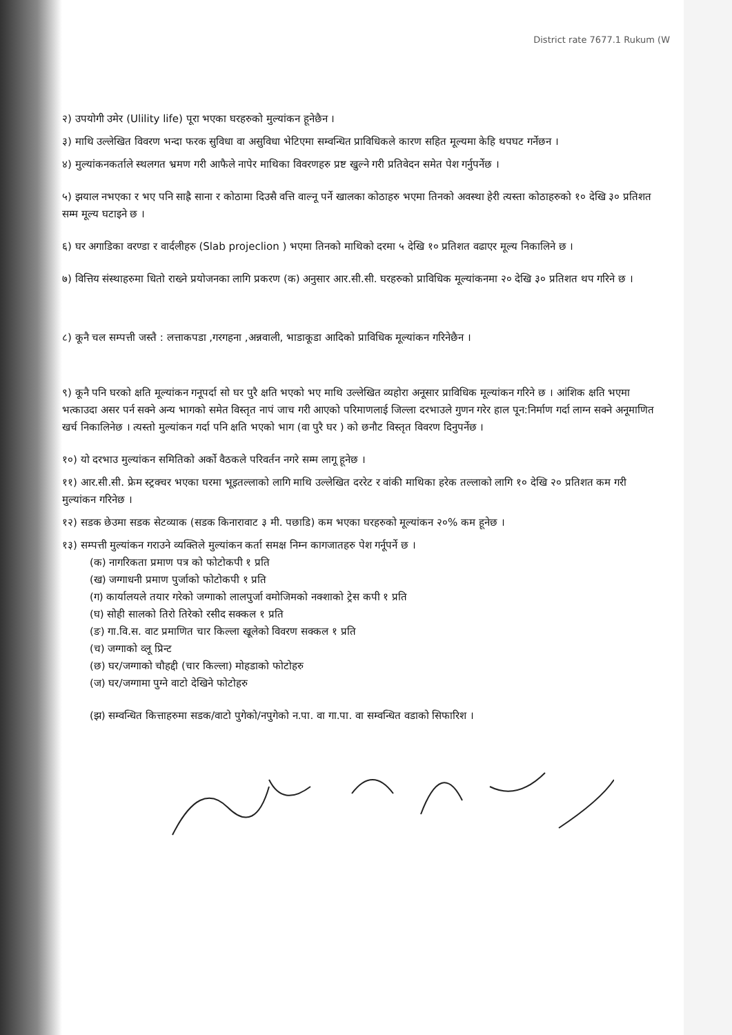District rate 7677.1 Rukum (W
२) उपयोगी उमेर (Ulility life) पूरा भएका घरहरुको मुल्यांकन हूनेछैन ।
३) माथि उल्लेखित विवरण भन्दा फरक सुविधा वा असुविधा भेटिएमा सम्वन्धित प्राविधिकले कारण सहित मूल्यमा केहि थपघट गर्नेछन ।
४) मुल्यांकनकर्ताले स्थलगत भ्रमण गरी आफैले नापेर माथिका विवरणहरु प्रष्ट खुल्ने गरी प्रतिवेदन समेत पेश गर्नुपर्नेछ ।
५) झयाल नभएका र भए पनि साह्रै साना र कोठामा दिउसै वत्ति वाल्नू पर्ने खालका कोठाहरु भएमा तिनको अवस्था हेरी त्यस्ता कोठाहरुको १० देखि ३० प्रतिशत सम्म मूल्य घटाइने छ ।
६) घर अगाडिका वरण्डा र वार्दलीहरु (Slab projeclion ) भएमा तिनको माथिको दरमा ५ देखि १० प्रतिशत वढाएर मूल्य निकालिने छ ।
७) वित्तिय संस्थाहरुमा धितो राख्ने प्रयोजनका लागि प्रकरण (क) अनुसार आर.सी.सी. घरहरुको प्राविधिक मूल्यांकनमा २० देखि ३० प्रतिशत थप गरिने छ ।
८) कूनै चल सम्पत्ती जस्तै : लत्ताकपडा ,गरगहना ,अन्नवाली, भाडाकूडा आदिको प्राविधिक मूल्यांकन गरिनेछैन ।
९) कूनै पनि घरको क्षति मूल्यांकन गनूपर्दा सो घर पुरै क्षति भएको भए माथि उल्लेखित व्यहोरा अनूसार प्राविधिक मूल्यांकन गरिने छ । आंशिक क्षति भएमा भत्काउदा असर पर्न सक्ने अन्य भागको समेत विस्तृत नापं जाच गरी आएको परिमाणलाई जिल्ला दरभाउले गुणन गरेर हाल पून:निर्माण गर्दा लाग्न सक्ने अनूमाणित खर्च निकालिनेछ । त्यस्तो मुल्यांकन गर्दा पनि क्षति भएको भाग (वा पुरै घर ) को छनौट विस्तृत विवरण दिनुपर्नेछ ।
१०) यो दरभाउ मुल्यांकन समितिको अर्को वैठकले परिवर्तन नगरे सम्म लागू हूनेछ ।
११) आर.सी.सी. फ्रेम स्ट्रक्चर भएका घरमा भूइतल्लाको लागि माथि उल्लेखित दररेट र वांकी माथिका हरेक तल्लाको लागि १० देखि २० प्रतिशत कम गरी मुल्यांकन गरिनेछ ।
१२) सडक छेउमा सडक सेटव्याक (सडक किनारावाट ३ मी. पछाडि) कम भएका घरहरुको मूल्यांकन २०% कम हूनेछ ।
१३) सम्पत्ती मुल्यांकन गराउने व्यक्तिले मुल्यांकन कर्ता समक्ष निम्न कागजातहरु पेश गर्नूपर्ने छ ।
(क) नागरिकता प्रमाण पत्र को फोटोकपी १ प्रति
(ख) जग्गाधनी प्रमाण पुर्जाको फोटोकपी १ प्रति
(ग) कार्यालयले तयार गरेको जग्गाको लालपुर्जा वमोजिमको नक्शाको ट्रेस कपी १ प्रति
(घ) सोही सालको तिरो तिरेको रसीद सक्कल १ प्रति
(ङ) गा.वि.स. वाट प्रमाणित चार किल्ला खूलेको विवरण सक्कल १ प्रति
(च) जग्गाको व्लू प्रिन्ट
(छ) घर/जग्गाको चौहद्दी (चार किल्ला) मोहडाको फोटोहरु
(ज) घर/जग्गामा पुग्ने वाटो देखिने फोटोहरु
(झ) सम्वन्धित कित्ताहरुमा सडक/वाटो पुगेको/नपुगेको न.पा. वा गा.पा. वा सम्वन्धित वडाको सिफारिश ।